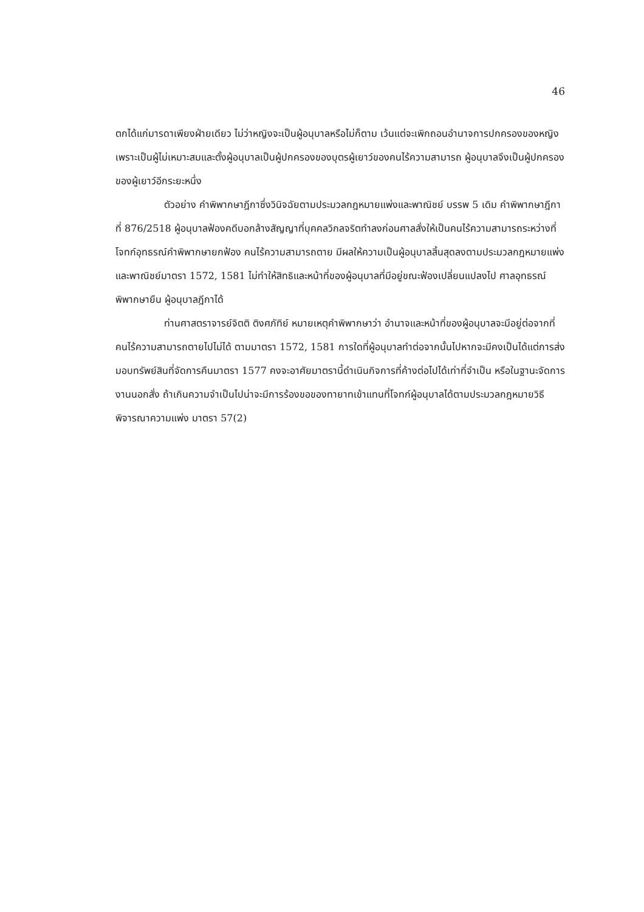46
ตกได้แก่มารดาเพียงฝ่ายเดียว ไม่ว่าหญิงจะเป็นผู้อนุบาลหรือไม่ก็ตาม เว้นแต่จะเพิกถอนอำนาจการปกครองของหญิงเพราะเป็นผู้ไม่เหมาะสมและตั้งผู้อนุบาลเป็นผู้ปกครองของบุตรผู้เยาว์ของคนไร้ความสามารถ ผู้อนุบาลจึงเป็นผู้ปกครองของผู้เยาว์อีกระยะหนึ่ง
ตัวอย่าง คำพิพากษาฎีกาซึ่งวินิจฉัยตามประมวลกฎหมายแพ่งและพาณิชย์ บรรพ 5 เดิม คำพิพากษาฎีกาที่ 876/2518 ผู้อนุบาลฟ้องคดีบอกล้างสัญญาที่บุคคลวิกลจริตทำลงก่อนศาลสั่งให้เป็นคนไร้ความสามารถระหว่างที่โจทก์อุทธรณ์คำพิพากษายกฟ้อง คนไร้ความสามารถตาย มีผลให้ความเป็นผู้อนุบาลสิ้นสุดลงตามประมวลกฎหมายแพ่งและพาณิชย์มาตรา 1572, 1581 ไม่ทำให้สิทธิและหน้าที่ของผู้อนุบาลที่มีอยู่ขณะฟ้องเปลี่ยนแปลงไป ศาลอุทธรณ์พิพากษายืน ผู้อนุบาลฎีกาได้
ท่านศาสตราจารย์จิตติ ติงศภัทิย์ หมายเหตุคำพิพากษาว่า อำนาจและหน้าที่ของผู้อนุบาลจะมีอยู่ต่อจากที่คนไร้ความสามารถตายไปไม่ได้ ตามมาตรา 1572, 1581 การใดที่ผู้อนุบาลทำต่อจากนั้นไปหากจะมีคงเป็นได้แต่การส่งมอบทรัพย์สินที่จัดการคืนมาตรา 1577 คงจะอาศัยมาตรานี้ดำเนินกิจการที่ค้างต่อไปได้เท่าที่จำเป็น หรือในฐานะจัดการงานนอกสั่ง ถ้าเกินความจำเป็นไปน่าจะมีการร้องขอของทายาทเข้าแทนที่โจทก์ผู้อนุบาลได้ตามประมวลกฎหมายวิธีพิจารณาความแพ่ง มาตรา 57(2)